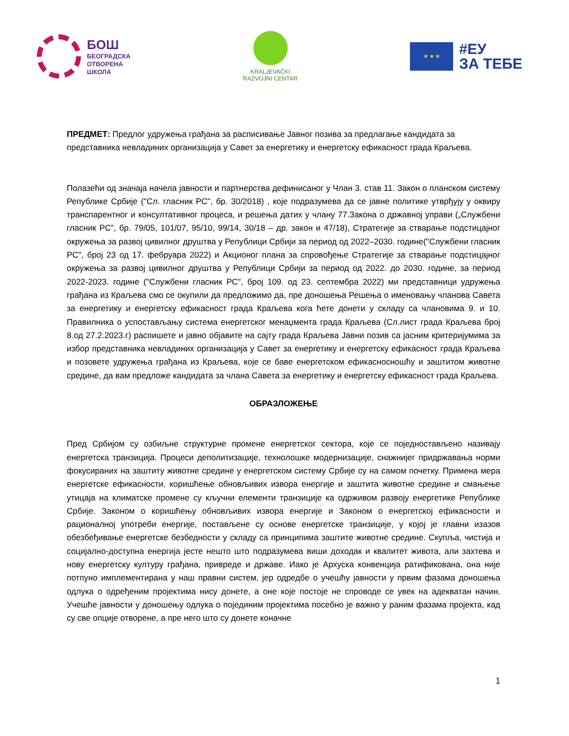БОШ
БЕОГРАДСКА
ОТВОРЕНА
ШКОЛА
KRALJEVAČKI
RAZVOJNI CENTAR
★ ★ ★
#ЕУ
ЗА ТЕБЕ
ПРЕДМЕТ: Предлог удружења грађана за расписивање Јавног позива за предлагање кандидата за представника невладиних организација у Савет за енергетику и енергетску ефикасност града Краљева.
Полазећи од значаја начела јавности и партнерства дефинисаног у Члан 3. став 11. Закон о планском систему Републике Србије ("Сл. гласник РС", бр. 30/2018) , које подразумева да се јавне политике утврђују у оквиру транспарентног и консултативног процеса, и решења датих у члану 77.Закона о државној управи („Службени гласник РС”, бр. 79/05, 101/07, 95/10, 99/14, 30/18 – др. закон и 47/18), Стратегије за стварање подстицајног окружења за развој цивилног друштва у Републици Србији за период од 2022–2030. године("Службени гласник РС", број 23 од 17. фебруара 2022) и Акционог плана за спровођење Стратегије за стварање подстицајног окружења за развој цивилног друштва у Републици Србији за период од 2022. до 2030. године, за период 2022-2023. године ("Службени гласник РС", број 109. од 23. септембра 2022) ми представници удружења грађана из Краљева смо се окупили да предложимо да, пре доношења Решења о именовању чланова Савета за енергетику и енергетску ефикасност града Краљева кога ћете донети у складу са члановима 9. и 10. Правилника о успостављању система енергетског менаџмента града Краљева (Сл.лист града Краљева број 8.од 27.2.2023.г) распишете и јавно објавите на сајту града Краљева Јавни позив са јасним критеријумима за избор представника невладиних организација у Савет за енергетику и енергетску ефикасност града Краљева и позовете удружења грађана из Краљева, које се баве енергетском ефикасносношћу и заштитом животне средине, да вам предложе кандидата за члана Савета за енергетику и енергетску ефикасност града Краљева.
ОБРАЗЛОЖЕЊЕ
Пред Србијом су озбиљне структурне промене енергетског сектора, које се поједностављено називају енергетска транзиција. Процеси деполитизације, технолошке модернизације, снажнијег придржавања норми фокусираних на заштиту животне средине у енергетском систему Србије су на самом почетку. Примена мера енергетске ефикасности, коришћење обновљивих извора енергије и заштита животне средине и смањење утицаја на климатске промене су кључни елементи транзиције ка одрживом развоју енергетике Републике Србије. Законом о коришћењу обновљивих извора енергије и Законом о енергетској ефикасности и рационалној употреби енергије, постављене су основе енергетске транзиције, у којој је главни изазов обезбеђивање енергетске безбедности у складу са принципима заштите животне средине. Скупља, чистија и социјално-доступна енергија јесте нешто што подразумева виши доходак и квалитет живота, али захтева и нову енергетску културу грађана, привреде и државе. Иако је Архуска конвенција ратификована, она није потпуно имплементирана у наш правни систем, јер одредбе о учешћу јавности у првим фазама доношења одлука о одређеним пројектима нису донете, а оне које постоје не спроводе се увек на адекватан начин. Учешће јавности у доношењу одлука о појединим пројектима посебно је важно у раним фазама пројекта, кад су све опције отворене, а пре него што су донете коначне
1